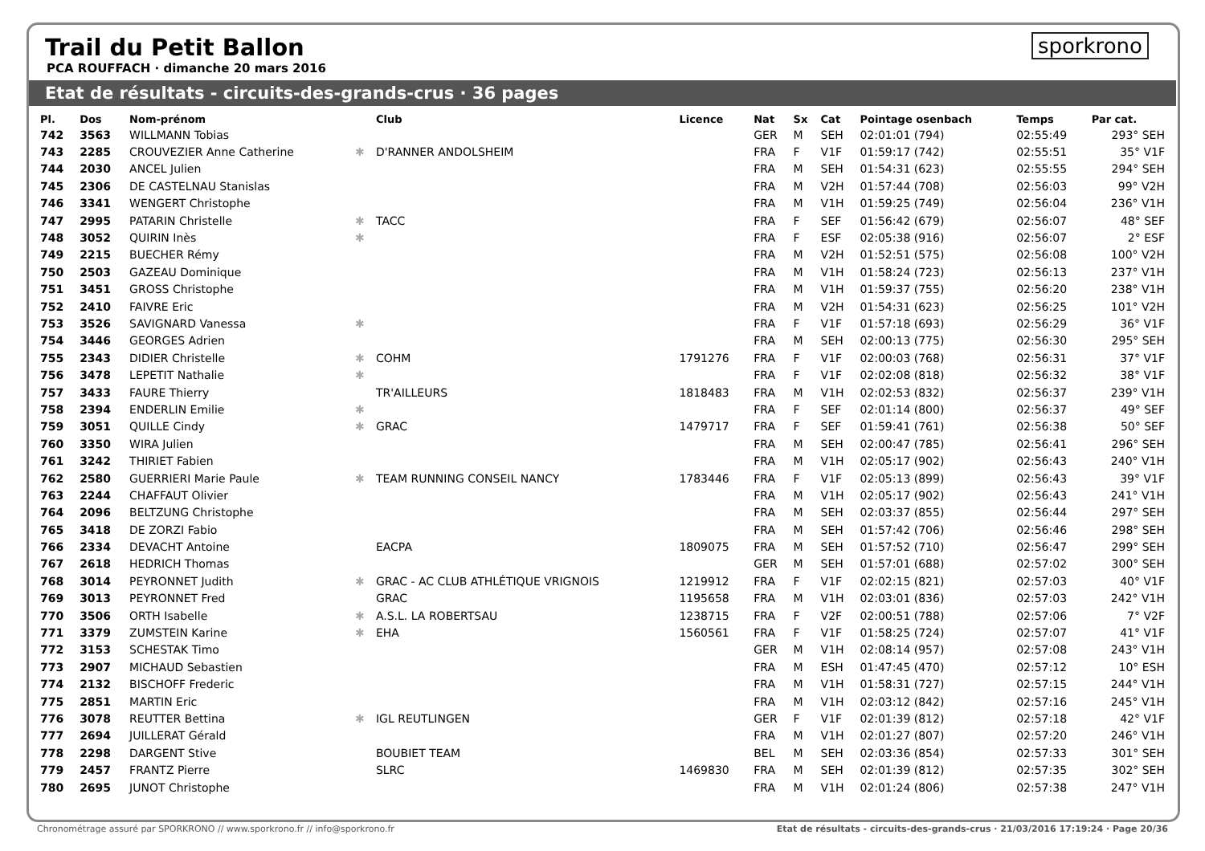Trail du Petit Ballon
PCA ROUFFACH · dimanche 20 mars 2016
sporkrono
Etat de résultats - circuits-des-grands-crus · 36 pages
| Pl. | Dos | Nom-prénom | | Club | Licence | Nat | Sx | Cat | Pointage osenbach | Temps | Par cat. |
| --- | --- | --- | --- | --- | --- | --- | --- | --- | --- | --- | --- |
| 742 | 3563 | WILLMANN Tobias | | | | GER | M | SEH | 02:01:01 (794) | 02:55:49 | 293° SEH |
| 743 | 2285 | CROUVEZIER Anne Catherine | ✱ | D'RANNER ANDOLSHEIM | | FRA | F | V1F | 01:59:17 (742) | 02:55:51 | 35° V1F |
| 744 | 2030 | ANCEL Julien | | | | FRA | M | SEH | 01:54:31 (623) | 02:55:55 | 294° SEH |
| 745 | 2306 | DE CASTELNAU Stanislas | | | | FRA | M | V2H | 01:57:44 (708) | 02:56:03 | 99° V2H |
| 746 | 3341 | WENGERT Christophe | | | | FRA | M | V1H | 01:59:25 (749) | 02:56:04 | 236° V1H |
| 747 | 2995 | PATARIN Christelle | ✱ | TACC | | FRA | F | SEF | 01:56:42 (679) | 02:56:07 | 48° SEF |
| 748 | 3052 | QUIRIN Inès | ✱ | | | FRA | F | ESF | 02:05:38 (916) | 02:56:07 | 2° ESF |
| 749 | 2215 | BUECHER Rémy | | | | FRA | M | V2H | 01:52:51 (575) | 02:56:08 | 100° V2H |
| 750 | 2503 | GAZEAU Dominique | | | | FRA | M | V1H | 01:58:24 (723) | 02:56:13 | 237° V1H |
| 751 | 3451 | GROSS Christophe | | | | FRA | M | V1H | 01:59:37 (755) | 02:56:20 | 238° V1H |
| 752 | 2410 | FAIVRE Eric | | | | FRA | M | V2H | 01:54:31 (623) | 02:56:25 | 101° V2H |
| 753 | 3526 | SAVIGNARD Vanessa | ✱ | | | FRA | F | V1F | 01:57:18 (693) | 02:56:29 | 36° V1F |
| 754 | 3446 | GEORGES Adrien | | | | FRA | M | SEH | 02:00:13 (775) | 02:56:30 | 295° SEH |
| 755 | 2343 | DIDIER Christelle | ✱ | COHM | 1791276 | FRA | F | V1F | 02:00:03 (768) | 02:56:31 | 37° V1F |
| 756 | 3478 | LEPETIT Nathalie | ✱ | | | FRA | F | V1F | 02:02:08 (818) | 02:56:32 | 38° V1F |
| 757 | 3433 | FAURE Thierry | | TR'AILLEURS | 1818483 | FRA | M | V1H | 02:02:53 (832) | 02:56:37 | 239° V1H |
| 758 | 2394 | ENDERLIN Emilie | ✱ | | | FRA | F | SEF | 02:01:14 (800) | 02:56:37 | 49° SEF |
| 759 | 3051 | QUILLE Cindy | ✱ | GRAC | 1479717 | FRA | F | SEF | 01:59:41 (761) | 02:56:38 | 50° SEF |
| 760 | 3350 | WIRA Julien | | | | FRA | M | SEH | 02:00:47 (785) | 02:56:41 | 296° SEH |
| 761 | 3242 | THIRIET Fabien | | | | FRA | M | V1H | 02:05:17 (902) | 02:56:43 | 240° V1H |
| 762 | 2580 | GUERRIERI Marie Paule | ✱ | TEAM RUNNING CONSEIL NANCY | 1783446 | FRA | F | V1F | 02:05:13 (899) | 02:56:43 | 39° V1F |
| 763 | 2244 | CHAFFAUT Olivier | | | | FRA | M | V1H | 02:05:17 (902) | 02:56:43 | 241° V1H |
| 764 | 2096 | BELTZUNG Christophe | | | | FRA | M | SEH | 02:03:37 (855) | 02:56:44 | 297° SEH |
| 765 | 3418 | DE ZORZI Fabio | | | | FRA | M | SEH | 01:57:42 (706) | 02:56:46 | 298° SEH |
| 766 | 2334 | DEVACHT Antoine | | EACPA | 1809075 | FRA | M | SEH | 01:57:52 (710) | 02:56:47 | 299° SEH |
| 767 | 2618 | HEDRICH Thomas | | | | GER | M | SEH | 01:57:01 (688) | 02:57:02 | 300° SEH |
| 768 | 3014 | PEYRONNET Judith | ✱ | GRAC - AC CLUB ATHLÉTIQUE VRIGNOIS | 1219912 | FRA | F | V1F | 02:02:15 (821) | 02:57:03 | 40° V1F |
| 769 | 3013 | PEYRONNET Fred | | GRAC | 1195658 | FRA | M | V1H | 02:03:01 (836) | 02:57:03 | 242° V1H |
| 770 | 3506 | ORTH Isabelle | ✱ | A.S.L. LA ROBERTSAU | 1238715 | FRA | F | V2F | 02:00:51 (788) | 02:57:06 | 7° V2F |
| 771 | 3379 | ZUMSTEIN Karine | ✱ | EHA | 1560561 | FRA | F | V1F | 01:58:25 (724) | 02:57:07 | 41° V1F |
| 772 | 3153 | SCHESTAK Timo | | | | GER | M | V1H | 02:08:14 (957) | 02:57:08 | 243° V1H |
| 773 | 2907 | MICHAUD Sebastien | | | | FRA | M | ESH | 01:47:45 (470) | 02:57:12 | 10° ESH |
| 774 | 2132 | BISCHOFF Frederic | | | | FRA | M | V1H | 01:58:31 (727) | 02:57:15 | 244° V1H |
| 775 | 2851 | MARTIN Eric | | | | FRA | M | V1H | 02:03:12 (842) | 02:57:16 | 245° V1H |
| 776 | 3078 | REUTTER Bettina | ✱ | IGL REUTLINGEN | | GER | F | V1F | 02:01:39 (812) | 02:57:18 | 42° V1F |
| 777 | 2694 | JUILLERAT Gérald | | | | FRA | M | V1H | 02:01:27 (807) | 02:57:20 | 246° V1H |
| 778 | 2298 | DARGENT Stive | | BOUBIET TEAM | | BEL | M | SEH | 02:03:36 (854) | 02:57:33 | 301° SEH |
| 779 | 2457 | FRANTZ Pierre | | SLRC | 1469830 | FRA | M | SEH | 02:01:39 (812) | 02:57:35 | 302° SEH |
| 780 | 2695 | JUNOT Christophe | | | | FRA | M | V1H | 02:01:24 (806) | 02:57:38 | 247° V1H |
Chronométrage assuré par SPORKRONO // www.sporkrono.fr // info@sporkrono.fr Etat de résultats - circuits-des-grands-crus · 21/03/2016 17:19:24 · Page 20/36